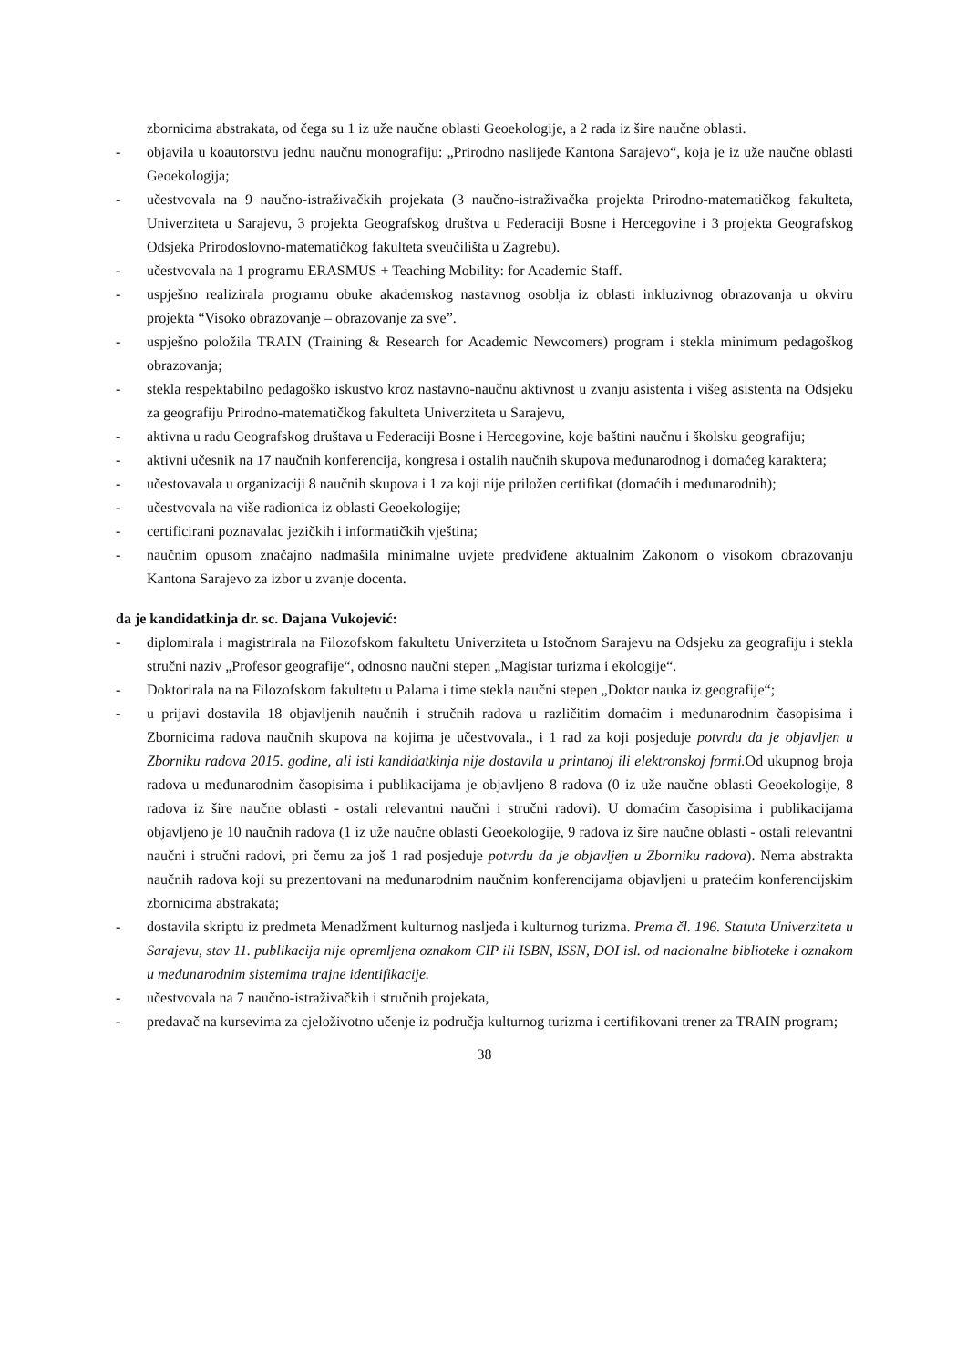zbornicima abstrakata, od čega su 1 iz uže naučne oblasti Geoekologije, a 2 rada iz šire naučne oblasti.
- objavila u koautorstvu jednu naučnu monografiju: „Prirodno naslijeđe Kantona Sarajevo“, koja je iz uže naučne oblasti Geoekologija;
- učestvovala na 9 naučno-istraživačkih projekata (3 naučno-istraživačka projekta Prirodno-matematičkog fakulteta, Univerziteta u Sarajevu, 3 projekta Geografskog društva u Federaciji Bosne i Hercegovine i 3 projekta Geografskog Odsjeka Prirodoslovno-matematičkog fakulteta sveučilišta u Zagrebu).
- učestvovala na 1 programu ERASMUS + Teaching Mobility: for Academic Staff.
- uspješno realizirala programu obuke akademskog nastavnog osoblja iz oblasti inkluzivnog obrazovanja u okviru projekta “Visoko obrazovanje – obrazovanje za sve”.
- uspješno položila TRAIN (Training & Research for Academic Newcomers) program i stekla minimum pedagoškog obrazovanja;
- stekla respektabilno pedagoško iskustvo kroz nastavno-naučnu aktivnost u zvanju asistenta i višeg asistenta na Odsjeku za geografiju Prirodno-matematičkog fakulteta Univerziteta u Sarajevu,
- aktivna u radu Geografskog društava u Federaciji Bosne i Hercegovine, koje baštini naučnu i školsku geografiju;
- aktivni učesnik na 17 naučnih konferencija, kongresa i ostalih naučnih skupova međunarodnog i domaćeg karaktera;
- učestovavala u organizaciji 8 naučnih skupova i 1 za koji nije priložen certifikat (domaćih i međunarodnih);
- učestvovala na više radionica iz oblasti Geoekologije;
- certificirani poznavalac jezičkih i informatičkih vještina;
- naučnim opusom značajno nadmašila minimalne uvjete predviđene aktualnim Zakonom o visokom obrazovanju Kantona Sarajevo za izbor u zvanje docenta.
da je kandidatkinja dr. sc. Dajana Vukojević:
- diplomirala i magistrirala na Filozofskom fakultetu Univerziteta u Istočnom Sarajevu na Odsjeku za geografiju i stekla stručni naziv „Profesor geografije“, odnosno naučni stepen „Magistar turizma i ekologije“.
- Doktorirala na na Filozofskom fakultetu u Palama i time stekla naučni stepen „Doktor nauka iz geografije“;
- u prijavi dostavila 18 objavljenih naučnih i stručnih radova u različitim domaćim i međunarodnim časopisima i Zbornicima radova naučnih skupova na kojima je učestvovala., i 1 rad za koji posjeduje potvrdu da je objavljen u Zborniku radova 2015. godine, ali isti kandidatkinja nije dostavila u printanoj ili elektronskoj formi. Od ukupnog broja radova u međunarodnim časopisima i publikacijama je objavljeno 8 radova (0 iz uže naučne oblasti Geoekologije, 8 radova iz šire naučne oblasti - ostali relevantni naučni i stručni radovi). U domaćim časopisima i publikacijama objavljeno je 10 naučnih radova (1 iz uže naučne oblasti Geoekologije, 9 radova iz šire naučne oblasti - ostali relevantni naučni i stručni radovi, pri čemu za još 1 rad posjeduje potvrdu da je objavljen u Zborniku radova). Nema abstrakta naučnih radova koji su prezentovani na međunarodnim naučnim konferencijama objavljeni u pratećim konferencijskim zbornicima abstrakata;
- dostavila skriptu iz predmeta Menadžment kulturnog nasljeđa i kulturnog turizma. Prema čl. 196. Statuta Univerziteta u Sarajevu, stav 11. publikacija nije opremljena oznakom CIP ili ISBN, ISSN, DOI isl. od nacionalne biblioteke i oznakom u međunarodnim sistemima trajne identifikacije.
- učestvovala na 7 naučno-istraživačkih i stručnih projekata,
- predavač na kursevima za cjeloživotno učenje iz područja kulturnog turizma i certifikovani trener za TRAIN program;
38